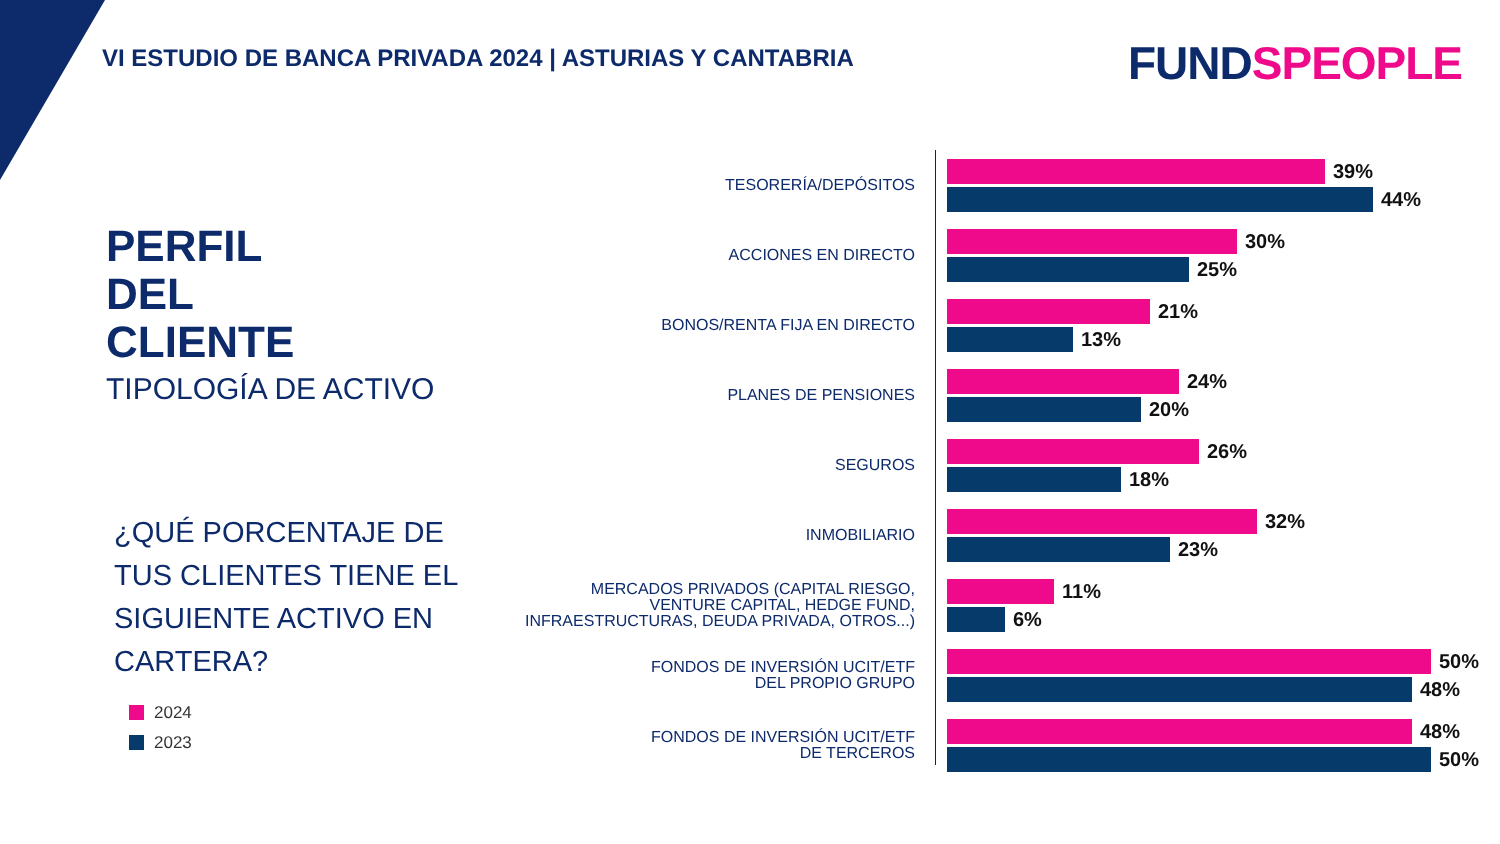VI ESTUDIO DE BANCA PRIVADA 2024 | ASTURIAS Y CANTABRIA
FUNDSPEOPLE
PERFIL
DEL
CLIENTE
TIPOLOGÍA DE ACTIVO
¿QUÉ PORCENTAJE DE TUS CLIENTES TIENE EL SIGUIENTE ACTIVO EN CARTERA?
2024
2023
TESORERÍA/DEPÓSITOS
39%
44%
ACCIONES EN DIRECTO
30%
25%
BONOS/RENTA FIJA EN DIRECTO
21%
13%
PLANES DE PENSIONES
24%
20%
SEGUROS
26%
18%
INMOBILIARIO
32%
23%
MERCADOS PRIVADOS (CAPITAL RIESGO,
VENTURE CAPITAL, HEDGE FUND,
INFRAESTRUCTURAS, DEUDA PRIVADA, OTROS...)
11%
6%
FONDOS DE INVERSIÓN UCIT/ETF
DEL PROPIO GRUPO
50%
48%
FONDOS DE INVERSIÓN UCIT/ETF
DE TERCEROS
48%
50%